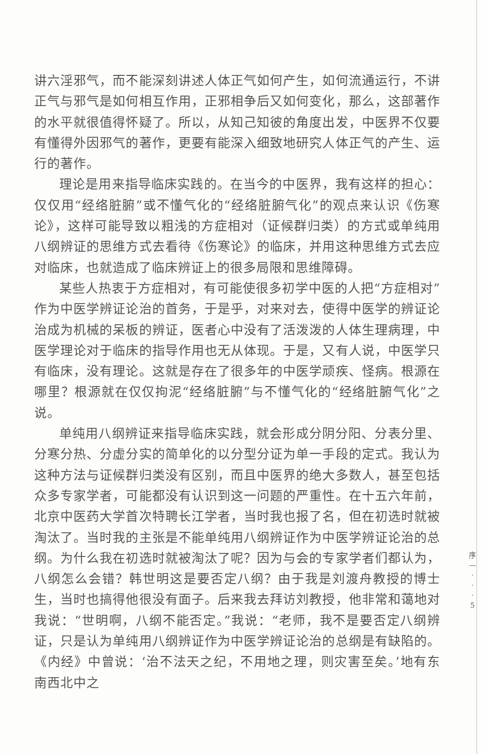讲六淫邪气，而不能深刻讲述人体正气如何产生，如何流通运行，不讲正气与邪气是如何相互作用，正邪相争后又如何变化，那么，这部著作的水平就很值得怀疑了。所以，从知己知彼的角度出发，中医界不仅要有懂得外因邪气的著作，更要有能深入细致地研究人体正气的产生、运行的著作。
理论是用来指导临床实践的。在当今的中医界，我有这样的担心：仅仅用“经络脏腑”或不懂气化的“经络脏腑气化”的观点来认识《伤寒论》，这样可能导致以粗浅的方症相对（证候群归类）的方式或单纯用八纲辨证的思维方式去看待《伤寒论》的临床，并用这种思维方式去应对临床，也就造成了临床辨证上的很多局限和思维障碍。
某些人热衷于方症相对，有可能使很多初学中医的人把“方症相对”作为中医学辨证论治的首务，于是乎，对来对去，使得中医学的辨证论治成为机械的呆板的辨证，医者心中没有了活泼泼的人体生理病理，中医学理论对于临床的指导作用也无从体现。于是，又有人说，中医学只有临床，没有理论。这就是存在了很多年的中医学顽疾、怪病。根源在哪里？根源就在仅仅拘泥“经络脏腑”与不懂气化的“经络脏腑气化”之说。
单纯用八纲辨证来指导临床实践，就会形成分阴分阳、分表分里、分寒分热、分虚分实的简单化的以分型分证为单一手段的定式。我认为这种方法与证候群归类没有区别，而且中医界的绝大多数人，甚至包括众多专家学者，可能都没有认识到这一问题的严重性。在十五六年前，北京中医药大学首次特聘长江学者，当时我也报了名，但在初选时就被淘汰了。当时我的主张是不能单纯用八纲辨证作为中医学辨证论治的总纲。为什么我在初选时就被淘汰了呢？因为与会的专家学者们都认为，八纲怎么会错？韩世明这是要否定八纲？由于我是刘渡舟教授的博士生，当时也搞得他很没有面子。后来我去拜访刘教授，他非常和蔼地对我说：“世明啊，八纲不能否定。”我说：“老师，我不是要否定八纲辨证，只是认为单纯用八纲辨证作为中医学辨证论治的总纲是有缺陷的。《内经》中曾说：‘治不法天之纪，不用地之理，则灾害至矣。’地有东南西北中之
序
—
·
·
·
5